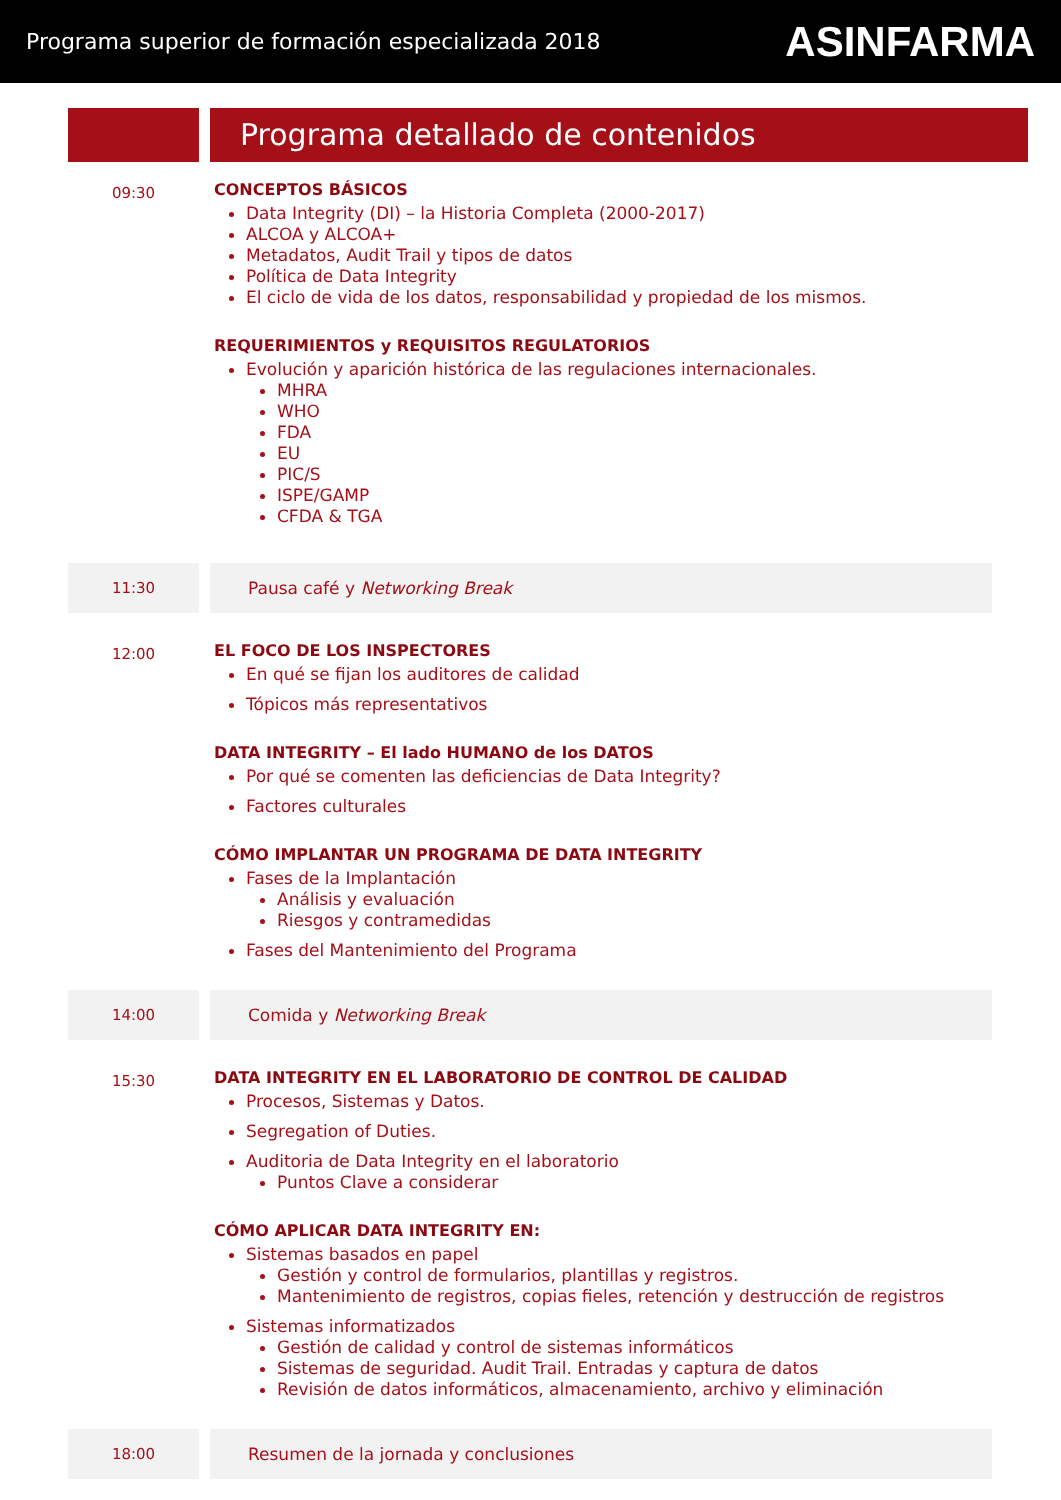Programa superior de formación especializada 2018 ASINFARMA
Programa detallado de contenidos
09:30
CONCEPTOS BÁSICOS
Data Integrity (DI) – la Historia Completa (2000-2017)
ALCOA y ALCOA+
Metadatos, Audit Trail y tipos de datos
Política de Data Integrity
El ciclo de vida de los datos, responsabilidad y propiedad de los mismos.
REQUERIMIENTOS y REQUISITOS REGULATORIOS
Evolución y aparición histórica de las regulaciones internacionales.
MHRA
WHO
FDA
EU
PIC/S
ISPE/GAMP
CFDA & TGA
11:30 Pausa café y Networking Break
12:00
EL FOCO DE LOS INSPECTORES
En qué se fijan los auditores de calidad
Tópicos más representativos
DATA INTEGRITY – El lado HUMANO de los DATOS
Por qué se comenten las deficiencias de Data Integrity?
Factores culturales
CÓMO IMPLANTAR UN PROGRAMA DE DATA INTEGRITY
Fases de la Implantación
Análisis y evaluación
Riesgos y contramedidas
Fases del Mantenimiento del Programa
14:00 Comida y Networking Break
15:30
DATA INTEGRITY EN EL LABORATORIO DE CONTROL DE CALIDAD
Procesos, Sistemas y Datos.
Segregation of Duties.
Auditoria de Data Integrity en el laboratorio
Puntos Clave a considerar
CÓMO APLICAR DATA INTEGRITY EN:
Sistemas basados en papel
Gestión y control de formularios, plantillas y registros.
Mantenimiento de registros, copias fieles, retención y destrucción de registros
Sistemas informatizados
Gestión de calidad y control de sistemas informáticos
Sistemas de seguridad. Audit Trail. Entradas y captura de datos
Revisión de datos informáticos, almacenamiento, archivo y eliminación
18:00 Resumen de la jornada y conclusiones